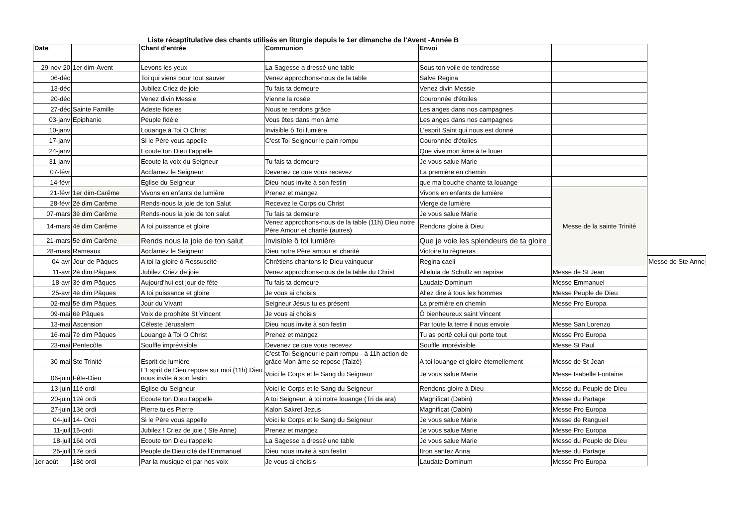Liste récaptitulative des chants utilisés en liturgie depuis le 1er dimanche de l'Avent -Année B
| Date | | Chant d'entrée | Communion | Envoi | | |
| --- | --- | --- | --- | --- | --- | --- |
| 29-nov-20 | 1er dim-Avent | Levons les yeux | La Sagesse a dressé une table | Sous ton voile de tendresse | | |
| 06-déc | | Toi qui viens pour tout sauver | Venez approchons-nous de la table | Salve Regina | | |
| 13-déc | | Jubilez Criez de joie | Tu fais ta demeure | Venez divin Messie | | |
| 20-déc | | Venez divin Messie | Vienne la rosée | Couronnée d'étoiles | | |
| 27-déc | Sainte Famille | Adeste fideles | Nous te rendons grâce | Les anges dans nos campagnes | | |
| 03-janv | Epiphanie | Peuple fidèle | Vous êtes dans mon âme | Les anges dans nos campagnes | | |
| 10-janv | | Louange à Toi O Christ | Invisible ô Toi lumière | L'esprit Saint qui nous est donné | | |
| 17-janv | | Si le Père vous appelle | C'est Toi Seigneur le pain rompu | Couronnée d'étoiles | | |
| 24-janv | | Ecoute ton Dieu t'appelle | | Que vive mon âme à te louer | | |
| 31-janv | | Ecoute la voix du Seigneur | Tu fais ta demeure | Je vous salue Marie | | |
| 07-févr | | Acclamez le Seigneur | Devenez ce que vous recevez | La première en chemin | | |
| 14-févr | | Eglise du Seigneur | Dieu nous invite à son festin | que ma bouche chante ta louange | | |
| 21-févr | 1er dim-Carême | Vivons en enfants de lumière | Prenez et mangez | Vivons en enfants de lumière | Messe de la sainte Trinité | |
| 28-févr | 2è dim Carême | Rends-nous la joie de ton Salut | Recevez le Corps du Christ | Vierge de lumière | | |
| 07-mars | 3è dim Carême | Rends-nous la joie de ton salut | Tu fais ta demeure | Je vous salue Marie | | |
| 14-mars | 4è dim Carême | A toi puissance et gloire | Venez approchons-nous de la table (11h) Dieu notre Père Amour et charité (autres) | Rendons gloire à Dieu | | |
| 21-mars | 5è dim Carême | Rends nous la joie de ton salut | Invisible ô toi lumière | Que je voie les splendeurs de ta gloire | | |
| 28-mars | Rameaux | Acclamez le Seigneur | Dieu notre Père amour et charité | Victoire tu règneras | | |
| 04-avr | Jour de Pâques | A toi la gloire ô Ressuscité | Chrétiens chantons le Dieu vainqueur | Regina caeli | | Messe de Ste Anne |
| 11-avr | 2è dim Pâques | Jubilez Criez de joie | Venez approchons-nous de la table du Christ | Alleluia de Schultz en reprise | Messe de St Jean | |
| 18-avr | 3è dim Pâques | Aujourd'hui est jour de fête | Tu fais ta demeure | Laudate Dominum | Messe Emmanuel | |
| 25-avr | 4è dim Pâques | A toi puissance et gloire | Je vous ai choisis | Allez dire à tous les hommes | Messe Peuple de Dieu | |
| 02-mai | 5è dim Pâques | Jour du Vivant | Seigneur Jésus tu es présent | La première en chemin | Messe Pro Europa | |
| 09-mai | 6è Pâques | Voix de prophète St Vincent | Je vous ai choisis | Ô bienheureux saint Vincent | | |
| 13-mai | Ascension | Céleste Jérusalem | Dieu nous invite à son festin | Par toute la terre il nous envoie | Messe San Lorenzo | |
| 16-mai | 7è dim Pâques | Louange à Toi O Christ | Prenez et mangez | Tu as porté celui qui porte tout | Messe Pro Europa | |
| 23-mai | Pentecôte | Souffle imprévisible | Devenez ce que vous recevez | Souffle imprévisible | Messe St Paul | |
| 30-mai | Ste Trinité | Esprit de lumière | C'est Toi Seigneur le pain rompu - à 11h action de grâce Mon âme se repose (Taizé) | A toi louange et gloire éternellement | Messe de St Jean | |
| 06-juin | Fête-Dieu | L'Esprit de Dieu repose sur moi (11h) Dieu nous invite à son festin | Voici le Corps et le Sang du Seigneur | Je vous salue Marie | Messe Isabelle Fontaine | |
| 13-juin | 11è ordi | Eglise du Seigneur | Voici le Corps et le Sang du Seigneur | Rendons gloire à Dieu | Messe du Peuple de Dieu | |
| 20-juin | 12è ordi | Ecoute ton Dieu t'appelle | A toi Seigneur, à toi notre louange (Tri da ara) | Magnificat (Dabin) | Messe du Partage | |
| 27-juin | 13è ordi | Pierre tu es Pierre | Kalon Sakret Jezus | Magnificat (Dabin) | Messe Pro Europa | |
| 04-juil | 14- Ordi | Si le Père vous appelle | Voici le Corps et le Sang du Seigneur | Je vous salue Marie | Messe de Rangueil | |
| 11-juil | 15-ordi | Jubilez ! Criez de joie ( Ste Anne) | Prenez et mangez | Je vous salue Marie | Messe Pro Europa | |
| 18-juil | 16è ordi | Ecoute ton Dieu t'appelle | La Sagesse a dressé une table | Je vous salue Marie | Messe du Peuple de Dieu | |
| 25-juil | 17è ordi | Peuple de Dieu cité de l'Emmanuel | Dieu nous invite à son festin | Itron santez Anna | Messe du Partage | |
| 1er août | 18è ordi | Par la musique et par nos voix | Je vous ai choisis | Laudate Dominum | Messe Pro Europa | |